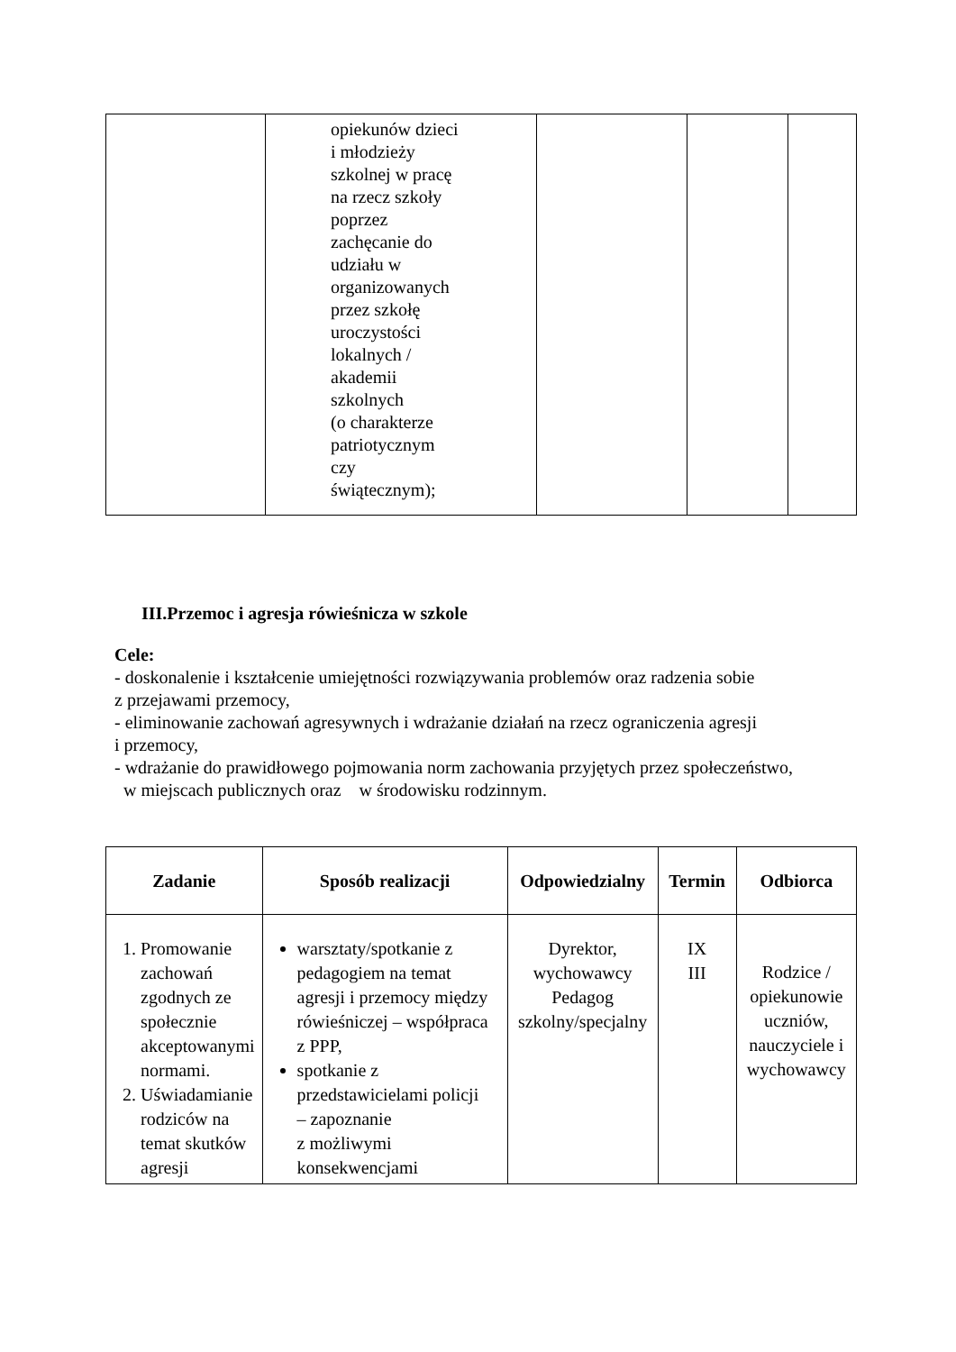| | opiekunów dzieci i młodzieży szkolnej w pracę na rzecz szkoły poprzez zachęcanie do udziału w organizowanych przez szkołę uroczystości lokalnych / akademii szkolnych (o charakterze patriotycznym czy świątecznym); | | | |
III.Przemoc i agresja rówieśnicza w szkole
Cele:
- doskonalenie i kształcenie umiejętności rozwiązywania problemów oraz radzenia sobie
z przejawami przemocy,
- eliminowanie zachowań agresywnych i wdrażanie działań na rzecz ograniczenia agresji
i przemocy,
- wdrażanie do prawidłowego pojmowania norm zachowania przyjętych przez społeczeństwo,
w miejscach publicznych oraz w środowisku rodzinnym.
| Zadanie | Sposób realizacji | Odpowiedzialny | Termin | Odbiorca |
| --- | --- | --- | --- | --- |
| 1. Promowanie zachowań zgodnych ze społecznie akceptowanymi normami. 2. Uświadamianie rodziców na temat skutków agresji | warsztaty/spotkanie z pedagogiem na temat agresji i przemocy między rówieśniczej – współpraca z PPP, spotkanie z przedstawicielami policji – zapoznanie z możliwymi konsekwencjami | Dyrektor, wychowawcy Pedagog szkolny/specjalny | IX III | Rodzice / opiekunowie uczniów, nauczyciele i wychowawcy |